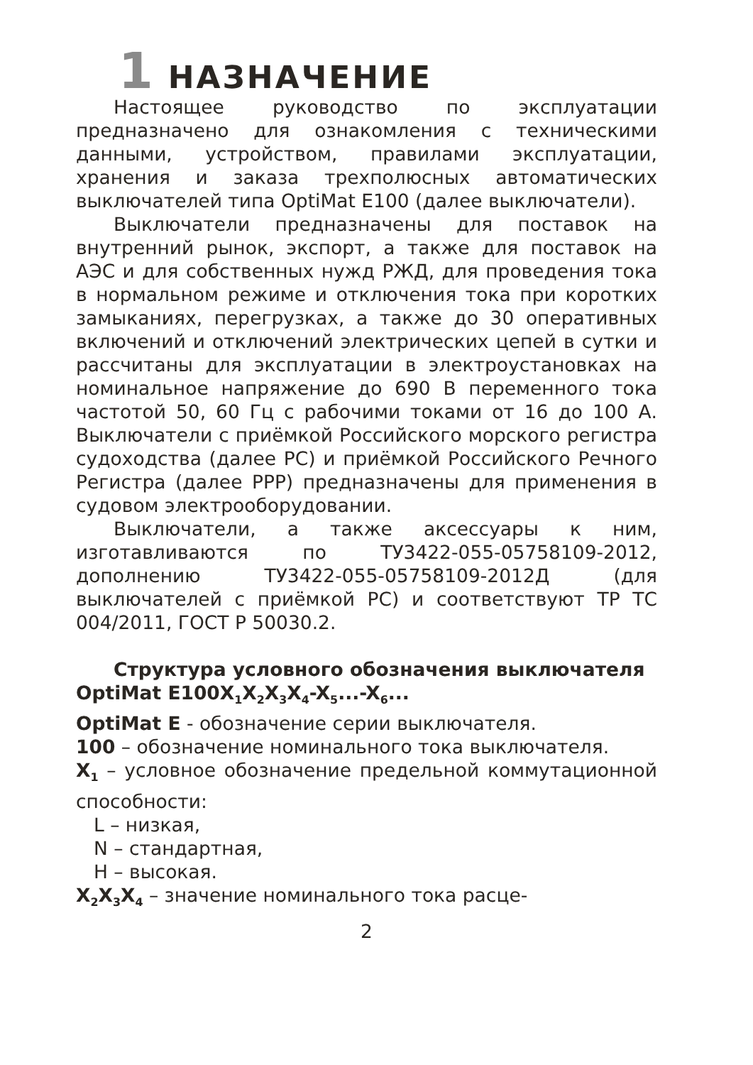1 НАЗНАЧЕНИЕ
Настоящее руководство по эксплуатации предназначено для ознакомления с техническими данными, устройством, правилами эксплуатации, хранения и заказа трехполюсных автоматических выключателей типа OptiMat E100 (далее выключатели).
Выключатели предназначены для поставок на внутренний рынок, экспорт, а также для поставок на АЭС и для собственных нужд РЖД, для проведения тока в нормальном режиме и отключения тока при коротких замыканиях, перегрузках, а также до 30 оперативных включений и отключений электрических цепей в сутки и рассчитаны для эксплуатации в электроустановках на номинальное напряжение до 690 В переменного тока частотой 50, 60 Гц с рабочими токами от 16 до 100 А. Выключатели с приёмкой Российского морского регистра судоходства (далее РС) и приёмкой Российского Речного Регистра (далее РРР) предназначены для применения в судовом электрооборудовании.
Выключатели, а также аксессуары к ним, изготавливаются по ТУ3422-055-05758109-2012, дополнению ТУ3422-055-05758109-2012Д (для выключателей с приёмкой РС) и соответствуют ТР ТС 004/2011, ГОСТ Р 50030.2.
Структура условного обозначения выключателя
OptiMat E100X<sub>1</sub>X<sub>2</sub>X<sub>3</sub>X<sub>4</sub>-X<sub>5</sub>...-X<sub>6</sub>...
OptiMat E - обозначение серии выключателя.
100 – обозначение номинального тока выключателя.
X<sub>1</sub> – условное обозначение предельной коммутационной способности:
L – низкая,
N – стандартная,
H – высокая.
X<sub>2</sub>X<sub>3</sub>X<sub>4</sub> – значение номинального тока расце-
2